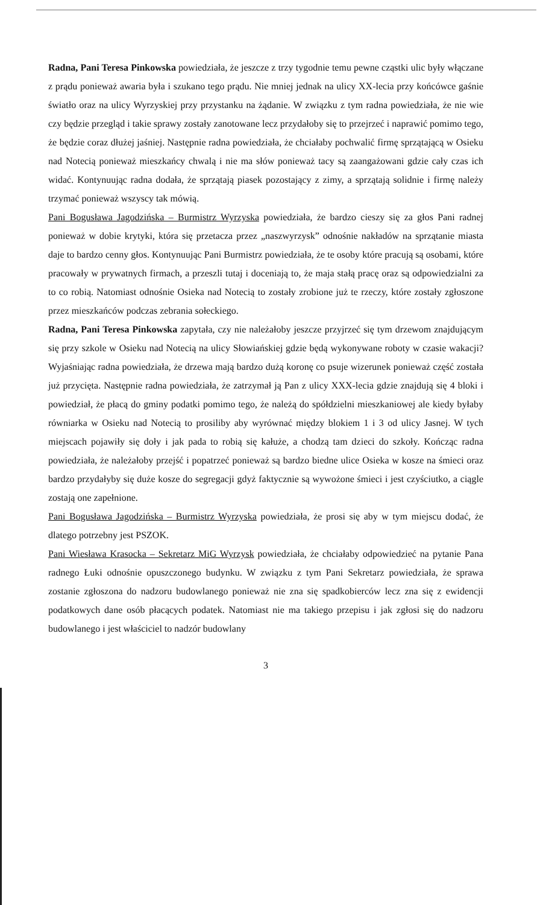Radna, Pani Teresa Pinkowska powiedziała, że jeszcze z trzy tygodnie temu pewne cząstki ulic były włączane z prądu ponieważ awaria była i szukano tego prądu. Nie mniej jednak na ulicy XX-lecia przy końcówce gaśnie światło oraz na ulicy Wyrzyskiej przy przystanku na żądanie. W związku z tym radna powiedziała, że nie wie czy będzie przegląd i takie sprawy zostały zanotowane lecz przydałoby się to przejrzeć i naprawić pomimo tego, że będzie coraz dłużej jaśniej. Następnie radna powiedziała, że chciałaby pochwalić firmę sprzątającą w Osieku nad Notecią ponieważ mieszkańcy chwalą i nie ma słów ponieważ tacy są zaangażowani gdzie cały czas ich widać. Kontynuując radna dodała, że sprzątają piasek pozostający z zimy, a sprzątają solidnie i firmę należy trzymać ponieważ wszyscy tak mówią.
Pani Bogusława Jagodzińska – Burmistrz Wyrzyska powiedziała, że bardzo cieszy się za głos Pani radnej ponieważ w dobie krytyki, która się przetacza przez „naszwyrzysk” odnośnie nakładów na sprzątanie miasta daje to bardzo cenny głos. Kontynuując Pani Burmistrz powiedziała, że te osoby które pracują są osobami, które pracowały w prywatnych firmach, a przeszli tutaj i doceniają to, że maja stałą pracę oraz są odpowiedzialni za to co robią. Natomiast odnośnie Osieka nad Notecią to zostały zrobione już te rzeczy, które zostały zgłoszone przez mieszkańców podczas zebrania sołeckiego.
Radna, Pani Teresa Pinkowska zapytała, czy nie należałoby jeszcze przyjrzeć się tym drzewom znajdującym się przy szkole w Osieku nad Notecią na ulicy Słowiańskiej gdzie będą wykonywane roboty w czasie wakacji? Wyjaśniając radna powiedziała, że drzewa mają bardzo dużą koronę co psuje wizerunek ponieważ część została już przycięta. Następnie radna powiedziała, że zatrzymał ją Pan z ulicy XXX-lecia gdzie znajdują się 4 bloki i powiedział, że płacą do gminy podatki pomimo tego, że należą do spółdzielni mieszkaniowej ale kiedy byłaby równiarka w Osieku nad Notecią to prosiliby aby wyrównać między blokiem 1 i 3 od ulicy Jasnej. W tych miejscach pojawiły się doły i jak pada to robią się kałuże, a chodzą tam dzieci do szkoły. Kończąc radna powiedziała, że należałoby przejść i popatrzeć ponieważ są bardzo biedne ulice Osieka w kosze na śmieci oraz bardzo przydałyby się duże kosze do segregacji gdyż faktycznie są wywożone śmieci i jest czyściutko, a ciągle zostają one zapełnione.
Pani Bogusława Jagodzińska – Burmistrz Wyrzyska powiedziała, że prosi się aby w tym miejscu dodać, że dlatego potrzebny jest PSZOK.
Pani Wiesława Krasocka – Sekretarz MiG Wyrzysk powiedziała, że chciałaby odpowiedzieć na pytanie Pana radnego Łuki odnośnie opuszczonego budynku. W związku z tym Pani Sekretarz powiedziała, że sprawa zostanie zgłoszona do nadzoru budowlanego ponieważ nie zna się spadkobierców lecz zna się z ewidencji podatkowych dane osób płacących podatek. Natomiast nie ma takiego przepisu i jak zgłosi się do nadzoru budowlanego i jest właściciel to nadzór budowlany
3